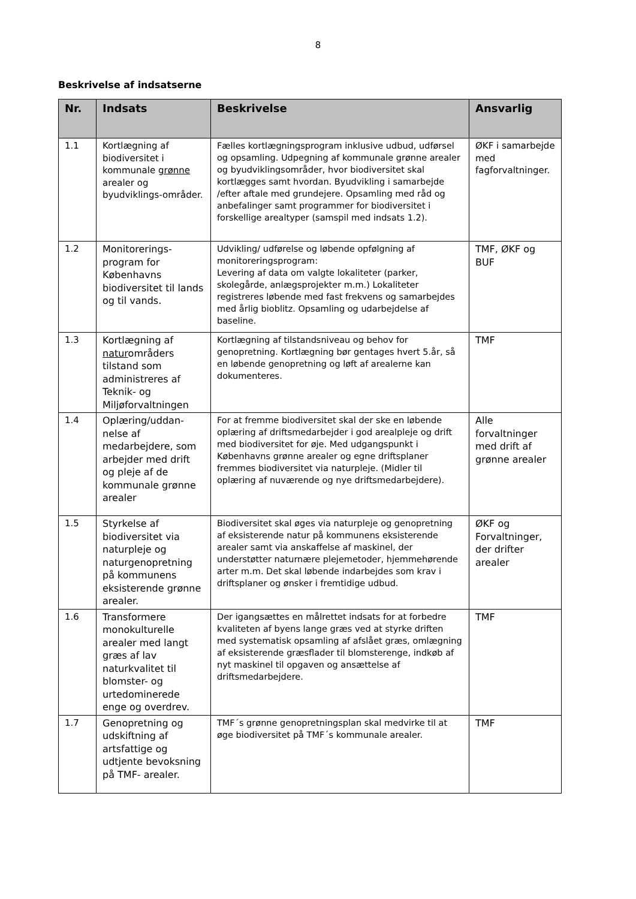8
Beskrivelse af indsatserne
| Nr. | Indsats | Beskrivelse | Ansvarlig |
| --- | --- | --- | --- |
| 1.1 | Kortlægning af biodiversitet i kommunale grønne arealer og byudviklings-områder. | Fælles kortlægningsprogram inklusive udbud, udførsel og opsamling. Udpegning af kommunale grønne arealer og byudviklingsområder, hvor biodiversitet skal kortlægges samt hvordan. Byudvikling i samarbejde /efter aftale med grundejere. Opsamling med råd og anbefalinger samt programmer for biodiversitet i forskellige arealtyper (samspil med indsats 1.2). | ØKF i samarbejde med fagforvaltninger. |
| 1.2 | Monitorerings-program for Københavns biodiversitet til lands og til vands. | Udvikling/ udførelse og løbende opfølgning af monitoreringsprogram: Levering af data om valgte lokaliteter (parker, skolegårde, anlægsprojekter m.m.) Lokaliteter registreres løbende med fast frekvens og samarbejdes med årlig bioblitz. Opsamling og udarbejdelse af baseline. | TMF, ØKF og BUF |
| 1.3 | Kortlægning af natur områders tilstand som administreres af Teknik- og Miljøforvaltningen | Kortlægning af tilstandsniveau og behov for genopretning. Kortlægning bør gentages hvert 5.år, så en løbende genopretning og løft af arealerne kan dokumenteres. | TMF |
| 1.4 | Oplæring/uddan-nelse af medarbejdere, som arbejder med drift og pleje af de kommunale grønne arealer | For at fremme biodiversitet skal der ske en løbende oplæring af driftsmedarbejder i god arealpleje og drift med biodiversitet for øje. Med udgangspunkt i Københavns grønne arealer og egne driftsplaner fremmes biodiversitet via naturpleje. (Midler til oplæring af nuværende og nye driftsmedarbejdere). | Alle forvaltninger med drift af grønne arealer |
| 1.5 | Styrkelse af biodiversitet via naturpleje og naturgenopretning på kommunens eksisterende grønne arealer. | Biodiversitet skal øges via naturpleje og genopretning af eksisterende natur på kommunens eksisterende arealer samt via anskaffelse af maskinel, der understøtter naturnære plejemetoder, hjemmehørende arter m.m. Det skal løbende indarbejdes som krav i driftsplaner og ønsker i fremtidige udbud. | ØKF og Forvaltninger, der drifter arealer |
| 1.6 | Transformere monokulturelle arealer med langt græs af lav naturkvalitet til blomster- og urtedominerede enge og overdrev. | Der igangsættes en målrettet indsats for at forbedre kvaliteten af byens lange græs ved at styrke driften med systematisk opsamling af afslået græs, omlægning af eksisterende græsflader til blomsterenge, indkøb af nyt maskinel til opgaven og ansættelse af driftsmedarbejdere. | TMF |
| 1.7 | Genopretning og udskiftning af artsfattige og udtjente bevoksning på TMF- arealer. | TMF´s grønne genopretningsplan skal medvirke til at øge biodiversitet på TMF´s kommunale arealer. | TMF |